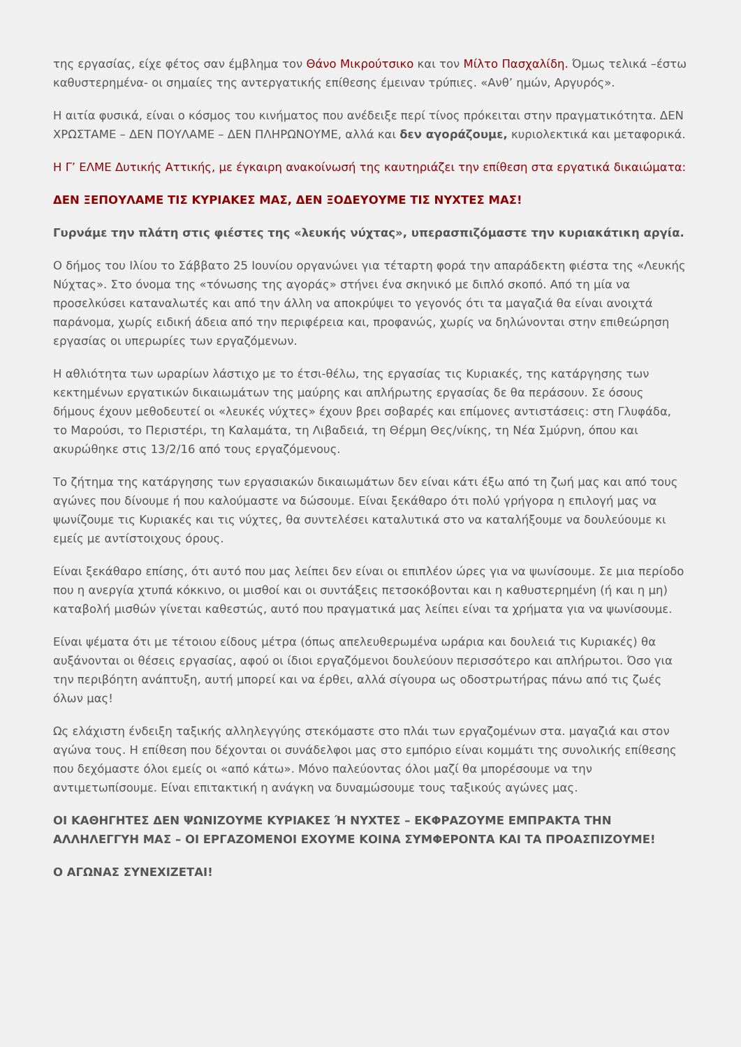της εργασίας, είχε φέτος σαν έμβλημα τον Θάνο Μικρούτσικο και τον Μίλτο Πασχαλίδη. Όμως τελικά –έστω καθυστερημένα- οι σημαίες της αντεργατικής επίθεσης έμειναν τρύπιες. «Ανθ’ ημών, Αργυρός».
Η αιτία φυσικά, είναι ο κόσμος του κινήματος που ανέδειξε περί τίνος πρόκειται στην πραγματικότητα. ΔΕΝ ΧΡΩΣΤΑΜΕ – ΔΕΝ ΠΟΥΛΑΜΕ – ΔΕΝ ΠΛΗΡΩΝΟΥΜΕ, αλλά και δεν αγοράζουμε, κυριολεκτικά και μεταφορικά.
Η Γ’ ΕΛΜΕ Δυτικής Αττικής, με έγκαιρη ανακοίνωσή της καυτηριάζει την επίθεση στα εργατικά δικαιώματα:
ΔΕΝ ΞΕΠΟΥΛΑΜΕ ΤΙΣ ΚΥΡΙΑΚΕΣ ΜΑΣ, ΔΕΝ ΞΟΔΕΥΟΥΜΕ ΤΙΣ ΝΥΧΤΕΣ ΜΑΣ!
Γυρνάμε την πλάτη στις φιέστες της «λευκής νύχτας», υπερασπιζόμαστε την κυριακάτικη αργία.
Ο δήμος του Ιλίου το Σάββατο 25 Ιουνίου οργανώνει για τέταρτη φορά την απαράδεκτη φιέστα της «Λευκής Νύχτας». Στο όνομα της «τόνωσης της αγοράς» στήνει ένα σκηνικό με διπλό σκοπό. Από τη μία να προσελκύσει καταναλωτές και από την άλλη να αποκρύψει το γεγονός ότι τα μαγαζιά θα είναι ανοιχτά παράνομα, χωρίς ειδική άδεια από την περιφέρεια και, προφανώς, χωρίς να δηλώνονται στην επιθεώρηση εργασίας οι υπερωρίες των εργαζόμενων.
Η αθλιότητα των ωραρίων λάστιχο με το έτσι-θέλω, της εργασίας τις Κυριακές, της κατάργησης των κεκτημένων εργατικών δικαιωμάτων της μαύρης και απλήρωτης εργασίας δε θα περάσουν. Σε όσους δήμους έχουν μεθοδευτεί οι «λευκές νύχτες» έχουν βρει σοβαρές και επίμονες αντιστάσεις: στη Γλυφάδα, το Μαρούσι, το Περιστέρι, τη Καλαμάτα, τη Λιβαδειά, τη Θέρμη Θες/νίκης, τη Νέα Σμύρνη, όπου και ακυρώθηκε στις 13/2/16 από τους εργαζόμενους.
Το ζήτημα της κατάργησης των εργασιακών δικαιωμάτων δεν είναι κάτι έξω από τη ζωή μας και από τους αγώνες που δίνουμε ή που καλούμαστε να δώσουμε. Είναι ξεκάθαρο ότι πολύ γρήγορα η επιλογή μας να ψωνίζουμε τις Κυριακές και τις νύχτες, θα συντελέσει καταλυτικά στο να καταλήξουμε να δουλεύουμε κι εμείς με αντίστοιχους όρους.
Είναι ξεκάθαρο επίσης, ότι αυτό που μας λείπει δεν είναι οι επιπλέον ώρες για να ψωνίσουμε. Σε μια περίοδο που η ανεργία χτυπά κόκκινο, οι μισθοί και οι συντάξεις πετσοκόβονται και η καθυστερημένη (ή και η μη) καταβολή μισθών γίνεται καθεστώς, αυτό που πραγματικά μας λείπει είναι τα χρήματα για να ψωνίσουμε.
Είναι ψέματα ότι με τέτοιου είδους μέτρα (όπως απελευθερωμένα ωράρια και δουλειά τις Κυριακές) θα αυξάνονται οι θέσεις εργασίας, αφού οι ίδιοι εργαζόμενοι δουλεύουν περισσότερο και απλήρωτοι. Όσο για την περιβόητη ανάπτυξη, αυτή μπορεί και να έρθει, αλλά σίγουρα ως οδοστρωτήρας πάνω από τις ζωές όλων μας!
Ως ελάχιστη ένδειξη ταξικής αλληλεγγύης στεκόμαστε στο πλάι των εργαζομένων στα. μαγαζιά και στον αγώνα τους. Η επίθεση που δέχονται οι συνάδελφοι μας στο εμπόριο είναι κομμάτι της συνολικής επίθεσης που δεχόμαστε όλοι εμείς οι «από κάτω». Μόνο παλεύοντας όλοι μαζί θα μπορέσουμε να την αντιμετωπίσουμε. Είναι επιτακτική η ανάγκη να δυναμώσουμε τους ταξικούς αγώνες μας.
ΟΙ ΚΑΘΗΓΗΤΕΣ ΔΕΝ ΨΩΝΙΖΟΥΜΕ ΚΥΡΙΑΚΕΣ Ή ΝΥΧΤΕΣ – ΕΚΦΡΑΖΟΥΜΕ ΕΜΠΡΑΚΤΑ ΤΗΝ ΑΛΛΗΛΕΓΓΥΗ ΜΑΣ – ΟΙ ΕΡΓΑΖΟΜΕΝΟΙ ΕΧΟΥΜΕ ΚΟΙΝΑ ΣΥΜΦΕΡΟΝΤΑ ΚΑΙ ΤΑ ΠΡΟΑΣΠΙΖΟΥΜΕ!
Ο ΑΓΩΝΑΣ ΣΥΝΕΧΙΖΕΤΑΙ!